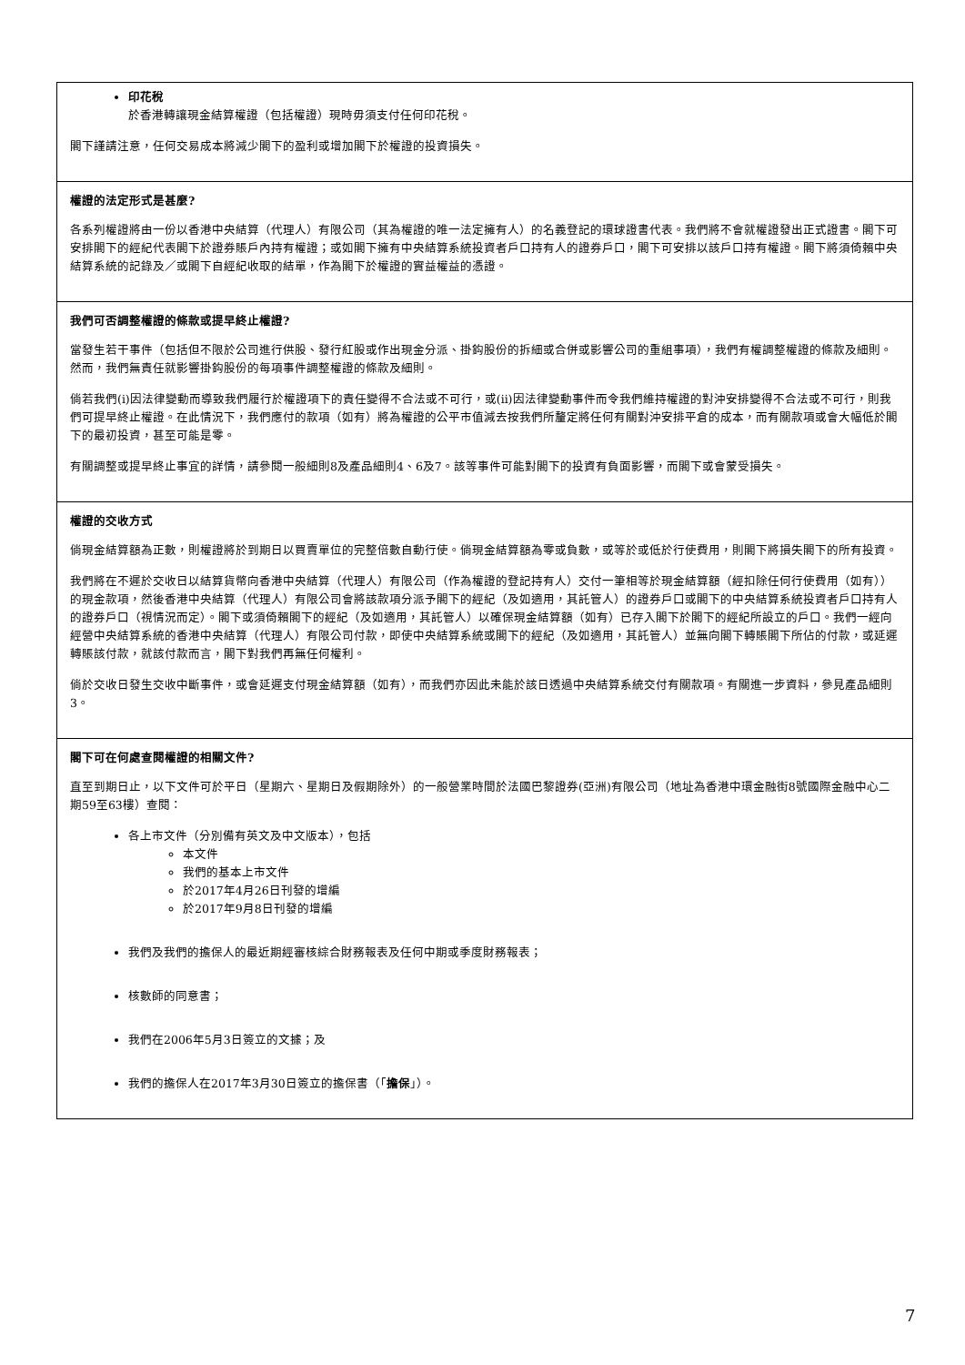印花稅
於香港轉讓現金結算權證（包括權證）現時毋須支付任何印花稅。
閣下謹請注意，任何交易成本將減少閣下的盈利或增加閣下於權證的投資損失。
權證的法定形式是甚麼?
各系列權證將由一份以香港中央結算（代理人）有限公司（其為權證的唯一法定擁有人）的名義登記的環球證書代表。我們將不會就權證發出正式證書。閣下可安排閣下的經紀代表閣下於證券賬戶內持有權證；或如閣下擁有中央結算系統投資者戶口持有人的證券戶口，閣下可安排以該戶口持有權證。閣下將須倚賴中央結算系統的記錄及／或閣下自經紀收取的結單，作為閣下於權證的實益權益的憑證。
我們可否調整權證的條款或提早終止權證?
當發生若干事件（包括但不限於公司進行供股、發行紅股或作出現金分派、掛鈎股份的拆細或合併或影響公司的重組事項），我們有權調整權證的條款及細則。然而，我們無責任就影響掛鈎股份的每項事件調整權證的條款及細則。
倘若我們(i)因法律變動而導致我們履行於權證項下的責任變得不合法或不可行，或(ii)因法律變動事件而令我們維持權證的對沖安排變得不合法或不可行，則我們可提早終止權證。在此情況下，我們應付的款項（如有）將為權證的公平市值減去按我們所釐定將任何有關對沖安排平倉的成本，而有關款項或會大幅低於閣下的最初投資，甚至可能是零。
有關調整或提早終止事宜的詳情，請參閱一般細則8及產品細則4、6及7。該等事件可能對閣下的投資有負面影響，而閣下或會蒙受損失。
權證的交收方式
倘現金結算額為正數，則權證將於到期日以買賣單位的完整倍數自動行使。倘現金結算額為零或負數，或等於或低於行使費用，則閣下將損失閣下的所有投資。
我們將在不遲於交收日以結算貨幣向香港中央結算（代理人）有限公司（作為權證的登記持有人）交付一筆相等於現金結算額（經扣除任何行使費用（如有））的現金款項，然後香港中央結算（代理人）有限公司會將該款項分派予閣下的經紀（及如適用，其託管人）的證券戶口或閣下的中央結算系統投資者戶口持有人的證券戶口（視情況而定）。閣下或須倚賴閣下的經紀（及如適用，其託管人）以確保現金結算額（如有）已存入閣下於閣下的經紀所設立的戶口。我們一經向經營中央結算系統的香港中央結算（代理人）有限公司付款，即使中央結算系統或閣下的經紀（及如適用，其託管人）並無向閣下轉賬閣下所佔的付款，或延遲轉賬該付款，就該付款而言，閣下對我們再無任何權利。
倘於交收日發生交收中斷事件，或會延遲支付現金結算額（如有），而我們亦因此未能於該日透過中央結算系統交付有關款項。有關進一步資料，參見產品細則3。
閣下可在何處查閱權證的相關文件?
直至到期日止，以下文件可於平日（星期六、星期日及假期除外）的一般營業時間於法國巴黎證券(亞洲)有限公司（地址為香港中環金融街8號國際金融中心二期59至63樓）查閱：
各上市文件（分別備有英文及中文版本），包括
本文件
我們的基本上市文件
於2017年4月26日刊發的增編
於2017年9月8日刊發的增編
我們及我們的擔保人的最近期經審核綜合財務報表及任何中期或季度財務報表；
核數師的同意書；
我們在2006年5月3日簽立的文據；及
我們的擔保人在2017年3月30日簽立的擔保書（「擔保」）。
7